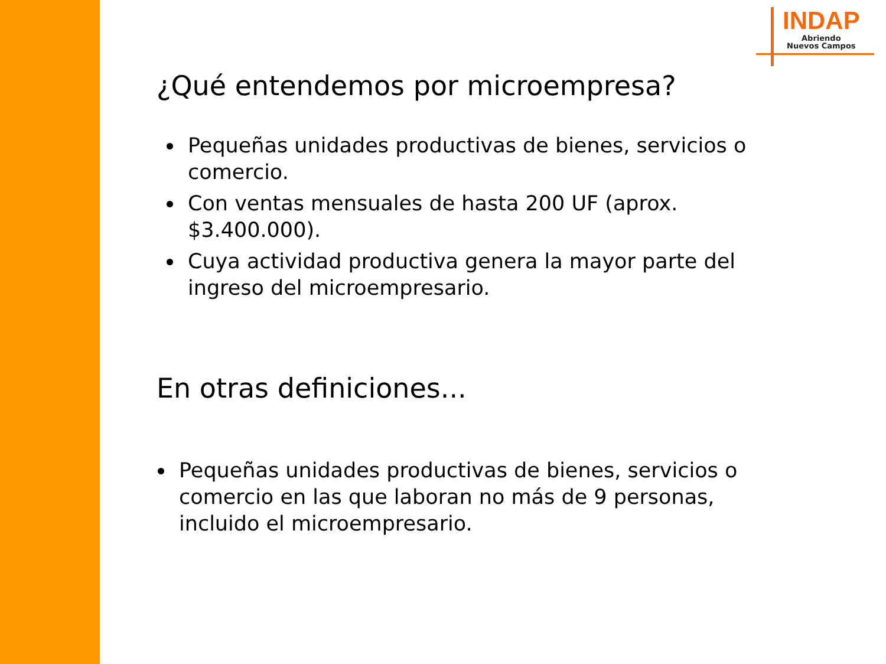INDAP
Abriendo
Nuevos Campos
¿Qué entendemos por microempresa?
Pequeñas unidades productivas de bienes, servicios o comercio.
Con ventas mensuales de hasta 200 UF (aprox. $3.400.000).
Cuya actividad productiva genera la mayor parte del ingreso del microempresario.
En otras definiciones...
Pequeñas unidades productivas de bienes, servicios o comercio en las que laboran no más de 9 personas, incluido el microempresario.